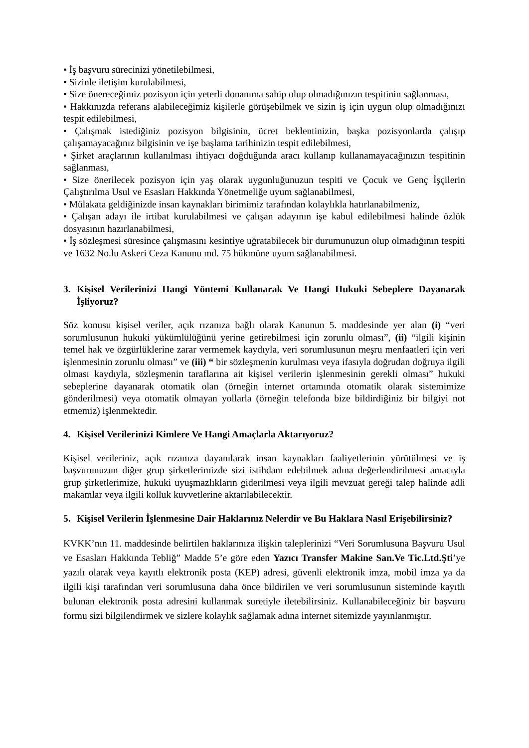• İş başvuru sürecinizi yönetilebilmesi,
• Sizinle iletişim kurulabilmesi,
• Size önereceğimiz pozisyon için yeterli donanıma sahip olup olmadığınızın tespitinin sağlanması,
• Hakkınızda referans alabileceğimiz kişilerle görüşebilmek ve sizin iş için uygun olup olmadığınızı tespit edilebilmesi,
• Çalışmak istediğiniz pozisyon bilgisinin, ücret beklentinizin, başka pozisyonlarda çalışıp çalışamayacağınız bilgisinin ve işe başlama tarihinizin tespit edilebilmesi,
• Şirket araçlarının kullanılması ihtiyacı doğduğunda aracı kullanıp kullanamayacağınızın tespitinin sağlanması,
• Size önerilecek pozisyon için yaş olarak uygunluğunuzun tespiti ve Çocuk ve Genç İşçilerin Çalıştırılma Usul ve Esasları Hakkında Yönetmeliğe uyum sağlanabilmesi,
• Mülakata geldiğinizde insan kaynakları birimimiz tarafından kolaylıkla hatırlanabilmeniz,
• Çalışan adayı ile irtibat kurulabilmesi ve çalışan adayının işe kabul edilebilmesi halinde özlük dosyasının hazırlanabilmesi,
• İş sözleşmesi süresince çalışmasını kesintiye uğratabilecek bir durumunuzun olup olmadığının tespiti ve 1632 No.lu Askeri Ceza Kanunu md. 75 hükmüne uyum sağlanabilmesi.
3. Kişisel Verilerinizi Hangi Yöntemi Kullanarak Ve Hangi Hukuki Sebeplere Dayanarak İşliyoruz?
Söz konusu kişisel veriler, açık rızanıza bağlı olarak Kanunun 5. maddesinde yer alan (i) “veri sorumlusunun hukuki yükümlülüğünü yerine getirebilmesi için zorunlu olması”, (ii) “ilgili kişinin temel hak ve özgürlüklerine zarar vermemek kaydıyla, veri sorumlusunun meşru menfaatleri için veri işlenmesinin zorunlu olması” ve (iii) “ bir sözleşmenin kurulması veya ifasıyla doğrudan doğruya ilgili olması kaydıyla, sözleşmenin taraflarına ait kişisel verilerin işlenmesinin gerekli olması” hukuki sebeplerine dayanarak otomatik olan (örneğin internet ortamında otomatik olarak sistemimize gönderilmesi) veya otomatik olmayan yollarla (örneğin telefonda bize bildirdiğiniz bir bilgiyi not etmemiz) işlenmektedir.
4. Kişisel Verilerinizi Kimlere Ve Hangi Amaçlarla Aktarıyoruz?
Kişisel verileriniz, açık rızanıza dayanılarak insan kaynakları faaliyetlerinin yürütülmesi ve iş başvurunuzun diğer grup şirketlerimizde sizi istihdam edebilmek adına değerlendirilmesi amacıyla grup şirketlerimize, hukuki uyuşmazlıkların giderilmesi veya ilgili mevzuat gereği talep halinde adli makamlar veya ilgili kolluk kuvvetlerine aktarılabilecektir.
5. Kişisel Verilerin İşlenmesine Dair Haklarınız Nelerdir ve Bu Haklara Nasıl Erişebilirsiniz?
KVKK’nın 11. maddesinde belirtilen haklarınıza ilişkin taleplerinizi “Veri Sorumlusuna Başvuru Usul ve Esasları Hakkında Tebliğ” Madde 5’e göre eden Yazıcı Transfer Makine San.Ve Tic.Ltd.Şti’ye yazılı olarak veya kayıtlı elektronik posta (KEP) adresi, güvenli elektronik imza, mobil imza ya da ilgili kişi tarafından veri sorumlusuna daha önce bildirilen ve veri sorumlusunun sisteminde kayıtlı bulunan elektronik posta adresini kullanmak suretiyle iletebilirsiniz. Kullanabileceğiniz bir başvuru formu sizi bilgilendirmek ve sizlere kolaylık sağlamak adına internet sitemizde yayınlanmıştır.